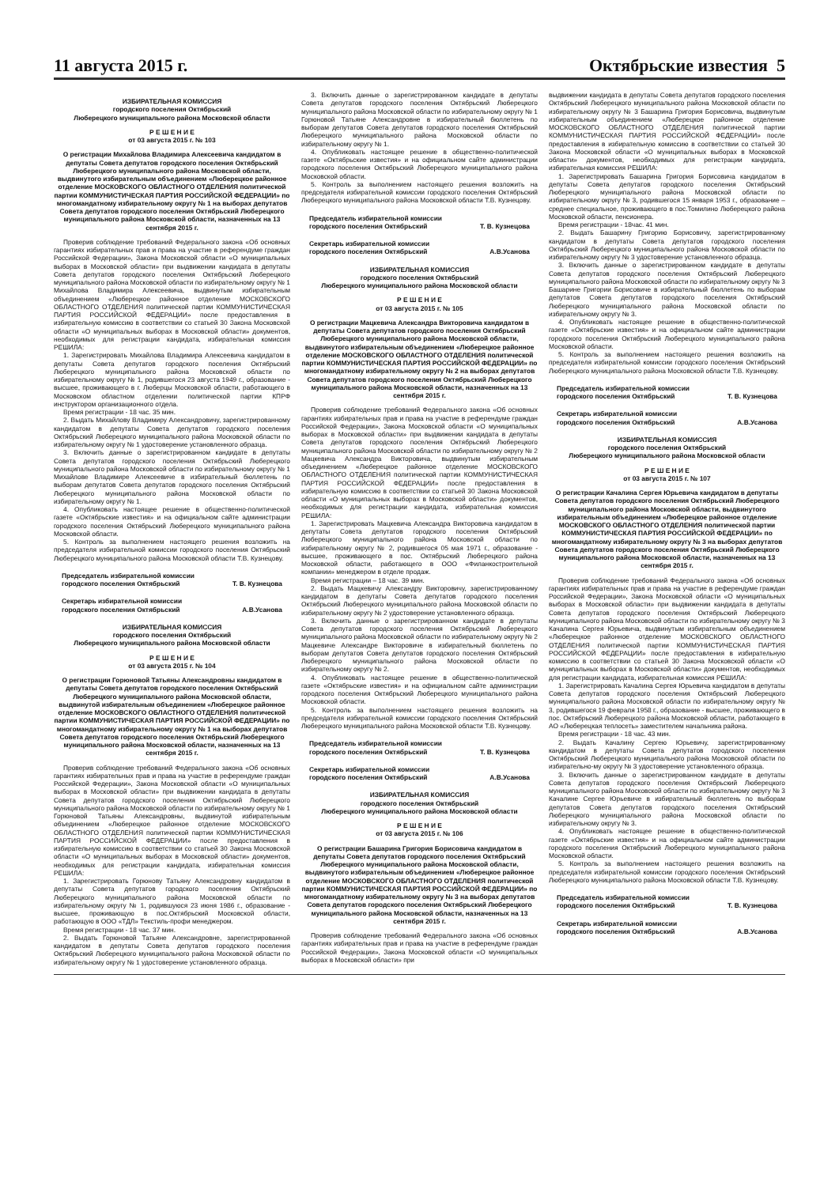11 августа 2015 г. Октябрьские известия 5
ИЗБИРАТЕЛЬНАЯ КОМИССИЯ
городского поселения Октябрьский
Люберецкого муниципального района Московской области
Р Е Ш Е Н И Е
от 03 августа 2015 г. № 103
О регистрации Михайлова Владимира Алексеевича кандидатом в депутаты Совета депутатов городского поселения Октябрьский Люберецкого муниципального района Московской области, выдвинутого избирательным объединением «Люберецкое районное отделение МОСКОВСКОГО ОБЛАСТНОГО ОТДЕЛЕНИЯ политической партии КОММУНИСТИЧЕСКАЯ ПАРТИЯ РОССИЙСКОЙ ФЕДЕРАЦИИ» по многомандатному избирательному округу № 1 на выборах депутатов Совета депутатов городского поселения Октябрьский Люберецкого муниципального района Московской области, назначенных на 13 сентября 2015 г.
Проверив соблюдение требований Федерального закона «Об основных гарантиях избирательных прав и права на участие в референдуме граждан Российской Федерации», Закона Московской области «О муниципальных выборах в Московской области» при выдвижении кандидата в депутаты Совета депутатов городского поселения Октябрьский Люберецкого муниципального района Московской области по избирательному округу № 1 Михайлова Владимира Алексеевича, выдвинутым избирательным объединением «Люберецкое районное отделение МОСКОВСКОГО ОБЛАСТНОГО ОТДЕЛЕНИЯ политической партии КОММУНИСТИЧЕСКАЯ ПАРТИЯ РОССИЙСКОЙ ФЕДЕРАЦИИ» после предоставления в избирательную комиссию в соответствии со статьей 30 Закона Московской области «О муниципальных выборах в Московской области» документов, необходимых для регистрации кандидата, избирательная комиссия РЕШИЛА:
1. Зарегистрировать Михайлова Владимира Алексеевича кандидатом в депутаты Совета депутатов городского поселения Октябрьский Люберецкого муниципального района Московской области по избирательному округу № 1, родившегося 23 августа 1949 г., образование - высшее, проживающего в г. Люберцы Московской области, работающего в Московском областном отделении политической партии КПРФ инструктором организационного отдела.
Время регистрации - 18 час. 35 мин.
2. Выдать Михайлову Владимиру Александровичу, зарегистрированному кандидатом в депутаты Совета депутатов городского поселения Октябрьский Люберецкого муниципального района Московской области по избирательному округу № 1 удостоверение установленного образца.
3. Включить данные о зарегистрированном кандидате в депутаты Совета депутатов городского поселения Октябрьский Люберецкого муниципального района Московской области по избирательному округу № 1 Михайлове Владимире Алексеевиче в избирательный бюллетень по выборам депутатов Совета депутатов городского поселения Октябрьский Люберецкого муниципального района Московской области по избирательному округу № 1.
4. Опубликовать настоящее решение в общественно-политической газете «Октябрьские известия» и на официальном сайте администрации городского поселения Октябрьский Люберецкого муниципального района Московской области.
5. Контроль за выполнением настоящего решения возложить на председателя избирательной комиссии городского поселения Октябрьский Люберецкого муниципального района Московской области Т.В. Кузнецову.
Председатель избирательной комиссии
городского поселения Октябрьский Т. В. Кузнецова
Секретарь избирательной комиссии
городского поселения Октябрьский А.В.Усанова
ИЗБИРАТЕЛЬНАЯ КОМИССИЯ
городского поселения Октябрьский
Люберецкого муниципального района Московской области
Р Е Ш Е Н И Е
от 03 августа 2015 г. № 104
О регистрации Горюновой Татьяны Александровны кандидатом в депутаты Совета депутатов городского поселения Октябрьский Люберецкого муниципального района Московской области, выдвинутой избирательным объединением «Люберецкое районное отделение МОСКОВСКОГО ОБЛАСТНОГО ОТДЕЛЕНИЯ политической партии КОММУНИСТИЧЕСКАЯ ПАРТИЯ РОССИЙСКОЙ ФЕДЕРАЦИИ» по многомандатному избирательному округу № 1 на выборах депутатов Совета депутатов городского поселения Октябрьский Люберецкого муниципального района Московской области, назначенных на 13 сентября 2015 г.
Проверив соблюдение требований Федерального закона «Об основных гарантиях избирательных прав и права на участие в референдуме граждан Российской Федерации», Закона Московской области «О муниципальных выборах в Московской области» при выдвижении кандидата в депутаты Совета депутатов городского поселения Октябрьский Люберецкого муниципального района Московской области по избирательному округу № 1 Горюновой Татьяны Александровны, выдвинутой избирательным объединением «Люберецкое районное отделение МОСКОВСКОГО ОБЛАСТНОГО ОТДЕЛЕНИЯ политической партии КОММУНИСТИЧЕСКАЯ ПАРТИЯ РОССИЙСКОЙ ФЕДЕРАЦИИ» после предоставления в избирательную комиссию в соответствии со статьей 30 Закона Московской области «О муниципальных выборах в Московской области» документов, необходимых для регистрации кандидата, избирательная комиссия РЕШИЛА:
1. Зарегистрировать Горюнову Татьяну Александровну кандидатом в депутаты Совета депутатов городского поселения Октябрьский Люберецкого муниципального района Московской области по избирательному округу № 1, родившуюся 23 июня 1986 г., образование - высшее, проживающую в пос.Октябрьский Московской области, работающую в ООО «ТДЛ» Текстиль-профи менеджером.
Время регистрации - 18 час. 37 мин.
2. Выдать Горюновой Татьяне Александровне, зарегистрированной кандидатом в депутаты Совета депутатов городского поселения Октябрьский Люберецкого муниципального района Московской области по избирательному округу № 1 удостоверение установленного образца.
3. Включить данные о зарегистрированном кандидате в депутаты Совета депутатов городского поселения Октябрьский Люберецкого муниципального района Московской области по избирательному округу № 1 Горюновой Татьяне Александровне в избирательный бюллетень по выборам депутатов Совета депутатов городского поселения Октябрьский Люберецкого муниципального района Московской области по избирательному округу № 1.
4. Опубликовать настоящее решение в общественно-политической газете «Октябрьские известия» и на официальном сайте администрации городского поселения Октябрьский Люберецкого муниципального района Московской области.
5. Контроль за выполнением настоящего решения возложить на председателя избирательной комиссии городского поселения Октябрьский Люберецкого муниципального района Московской области Т.В. Кузнецову.
Председатель избирательной комиссии
городского поселения Октябрьский Т. В. Кузнецова
Секретарь избирательной комиссии
городского поселения Октябрьский А.В.Усанова
ИЗБИРАТЕЛЬНАЯ КОМИССИЯ
городского поселения Октябрьский
Люберецкого муниципального района Московской области
Р Е Ш Е Н И Е
от 03 августа 2015 г. № 105
О регистрации Мацкевича Александра Викторовича кандидатом в депутаты Совета депутатов городского поселения Октябрьский Люберецкого муниципального района Московской области, выдвинутого избирательным объединением «Люберецкое районное отделение МОСКОВСКОГО ОБЛАСТНОГО ОТДЕЛЕНИЯ политической партии КОММУНИСТИЧЕСКАЯ ПАРТИЯ РОССИЙСКОЙ ФЕДЕРАЦИИ» по многомандатному избирательному округу № 2 на выборах депутатов Совета депутатов городского поселения Октябрьский Люберецкого муниципального района Московской области, назначенных на 13 сентября 2015 г.
Проверив соблюдение требований Федерального закона «Об основных гарантиях избирательных прав и права на участие в референдуме граждан Российской Федерации», Закона Московской области «О муниципальных выборах в Московской области» при выдвижении кандидата в депутаты Совета депутатов городского поселения Октябрьский Люберецкого муниципального района Московской области по избирательному округу № 2 Мацкевича Александра Викторовича, выдвинутым избирательным объединением «Люберецкое районное отделение МОСКОВСКОГО ОБЛАСТНОГО ОТДЕЛЕНИЯ политической партии КОММУНИСТИЧЕСКАЯ ПАРТИЯ РОССИЙСКОЙ ФЕДЕРАЦИИ» после предоставления в избирательную комиссию в соответствии со статьей 30 Закона Московской области «О муниципальных выборах в Московской области» документов, необходимых для регистрации кандидата, избирательная комиссия РЕШИЛА:
1. Зарегистрировать Мацкевича Александра Викторовича кандидатом в депутаты Совета депутатов городского поселения Октябрьский Люберецкого муниципального района Московской области по избирательному округу № 2, родившегося 05 мая 1971 г., образование - высшее, проживающего в пос. Октябрьский Люберецкого района Московской области, работающего в ООО «Филанкостроительной компании» менеджером в отделе продаж.
Время регистрации – 18 час. 39 мин.
2. Выдать Мацкевичу Александру Викторовичу, зарегистрированному кандидатом в депутаты Совета депутатов городского поселения Октябрьский Люберецкого муниципального района Московской области по избирательному округу № 2 удостоверение установленного образца.
3. Включить данные о зарегистрированном кандидате в депутаты Совета депутатов городского поселения Октябрьский Люберецкого муниципального района Московской области по избирательному округу № 2 Мацкевиче Александре Викторовиче в избирательный бюллетень по выборам депутатов Совета депутатов городского поселения Октябрьский Люберецкого муниципального района Московской области по избирательному округу № 2.
4. Опубликовать настоящее решение в общественно-политической газете «Октябрьские известия» и на официальном сайте администрации городского поселения Октябрьский Люберецкого муниципального района Московской области.
5. Контроль за выполнением настоящего решения возложить на председателя избирательной комиссии городского поселения Октябрьский Люберецкого муниципального района Московской области Т.В. Кузнецову.
Председатель избирательной комиссии
городского поселения Октябрьский Т. В. Кузнецова
Секретарь избирательной комиссии
городского поселения Октябрьский А.В.Усанова
ИЗБИРАТЕЛЬНАЯ КОМИССИЯ
городского поселения Октябрьский
Люберецкого муниципального района Московской области
Р Е Ш Е Н И Е
от 03 августа 2015 г. № 106
О регистрации Башарина Григория Борисовича кандидатом в депутаты Совета депутатов городского поселения Октябрьский Люберецкого муниципального района Московской области, выдвинутого избирательным объединением «Люберецкое районное отделение МОСКОВСКОГО ОБЛАСТНОГО ОТДЕЛЕНИЯ политической партии КОММУНИСТИЧЕСКАЯ ПАРТИЯ РОССИЙСКОЙ ФЕДЕРАЦИИ» по многомандатному избирательному округу № 3 на выборах депутатов Совета депутатов городского поселения Октябрьский Люберецкого муниципального района Московской области, назначенных на 13 сентября 2015 г.
Проверив соблюдение требований Федерального закона «Об основных гарантиях избирательных прав и права на участие в референдуме граждан Российской Федерации», Закона Московской области «О муниципальных выборах в Московской области» при
выдвижении кандидата в депутаты Совета депутатов городского поселения Октябрьский Люберецкого муниципального района Московской области по избирательному округу № 3 Башарина Григория Борисовича, выдвинутым избирательным объединением «Люберецкое районное отделение МОСКОВСКОГО ОБЛАСТНОГО ОТДЕЛЕНИЯ политической партии КОММУНИСТИЧЕСКАЯ ПАРТИЯ РОССИЙСКОЙ ФЕДЕРАЦИИ» после предоставления в избирательную комиссию в соответствии со статьей 30 Закона Московской области «О муниципальных выборах в Московской области» документов, необходимых для регистрации кандидата, избирательная комиссия РЕШИЛА:
1. Зарегистрировать Башарина Григория Борисовича кандидатом в депутаты Совета депутатов городского поселения Октябрьский Люберецкого муниципального района Московской области по избирательному округу № 3, родившегося 15 января 1953 г., образование – среднее специальное, проживающего в пос.Томилино Люберецкого района Московской области, пенсионера.
Время регистрации - 18час. 41 мин.
2. Выдать Башарину Григорию Борисовичу, зарегистрированному кандидатом в депутаты Совета депутатов городского поселения Октябрьский Люберецкого муниципального района Московской области по избирательному округу № 3 удостоверение установленного образца.
3. Включить данные о зарегистрированном кандидате в депутаты Совета депутатов городского поселения Октябрьский Люберецкого муниципального района Московской области по избирательному округу № 3 Башарине Григории Борисовиче в избирательный бюллетень по выборам депутатов Совета депутатов городского поселения Октябрьский Люберецкого муниципального района Московской области по избирательному округу № 3.
4. Опубликовать настоящее решение в общественно-политической газете «Октябрьские известия» и на официальном сайте администрации городского поселения Октябрьский Люберецкого муниципального района Московской области.
5. Контроль за выполнением настоящего решения возложить на председателя избирательной комиссии городского поселения Октябрьский Люберецкого муниципального района Московской области Т.В. Кузнецову.
Председатель избирательной комиссии
городского поселения Октябрьский Т. В. Кузнецова
Секретарь избирательной комиссии
городского поселения Октябрьский А.В.Усанова
ИЗБИРАТЕЛЬНАЯ КОМИССИЯ
городского поселения Октябрьский
Люберецкого муниципального района Московской области
Р Е Ш Е Н И Е
от 03 августа 2015 г. № 107
О регистрации Качалина Сергея Юрьевича кандидатом в депутаты Совета депутатов городского поселения Октябрьский Люберецкого муниципального района Московской области, выдвинутого избирательным объединением «Люберецкое районное отделение МОСКОВСКОГО ОБЛАСТНОГО ОТДЕЛЕНИЯ политической партии КОММУНИСТИЧЕСКАЯ ПАРТИЯ РОССИЙСКОЙ ФЕДЕРАЦИИ» по многомандатному избирательному округу № 3 на выборах депутатов Совета депутатов городского поселения Октябрьский Люберецкого муниципального района Московской области, назначенных на 13 сентября 2015 г.
Проверив соблюдение требований Федерального закона «Об основных гарантиях избирательных прав и права на участие в референдуме граждан Российской Федерации», Закона Московской области «О муниципальных выборах в Московской области» при выдвижении кандидата в депутаты Совета депутатов городского поселения Октябрьский Люберецкого муниципального района Московской области по избирательному округу № 3 Качалина Сергея Юрьевича, выдвинутым избирательным объединением «Люберецкое районное отделение МОСКОВСКОГО ОБЛАСТНОГО ОТДЕЛЕНИЯ политической партии КОММУНИСТИЧЕСКАЯ ПАРТИЯ РОССИЙСКОЙ ФЕДЕРАЦИИ» после предоставления в избирательную комиссию в соответствии со статьей 30 Закона Московской области «О муниципальных выборах в Московской области» документов, необходимых для регистрации кандидата, избирательная комиссия РЕШИЛА:
1. Зарегистрировать Качалина Сергея Юрьевича кандидатом в депутаты Совета депутатов городского поселения Октябрьский Люберецкого муниципального района Московской области по избирательному округу № 3, родившегося 19 февраля 1958 г., образование - высшее, проживающего в пос. Октябрьский Люберецкого района Московской области, работающего в АО «Люберецкая теплосеть» заместителем начальника района.
Время регистрации - 18 час. 43 мин.
2. Выдать Качалину Сергею Юрьевичу, зарегистрированному кандидатом в депутаты Совета депутатов городского поселения Октябрьский Люберецкого муниципального района Московской области по избирательно-му округу № 3 удостоверение установленного образца.
3. Включить данные о зарегистрированном кандидате в депутаты Совета депутатов городского поселения Октябрьский Люберецкого муниципального района Московской области по избирательному округу № 3 Качалине Сергее Юрьевиче в избирательный бюллетень по выборам депутатов Совета депутатов городского поселения Октябрьский Люберецкого муниципального района Московской области по избирательному округу № 3.
4. Опубликовать настоящее решение в общественно-политической газете «Октябрьские известия» и на официальном сайте администрации городского поселения Октябрьский Люберецкого муниципального района Московской области.
5. Контроль за выполнением настоящего решения возложить на председателя избирательной комиссии городского поселения Октябрьский Люберецкого муниципального района Московской области Т.В. Кузнецову.
Председатель избирательной комиссии
городского поселения Октябрьский Т. В. Кузнецова
Секретарь избирательной комиссии
городского поселения Октябрьский А.В.Усанова